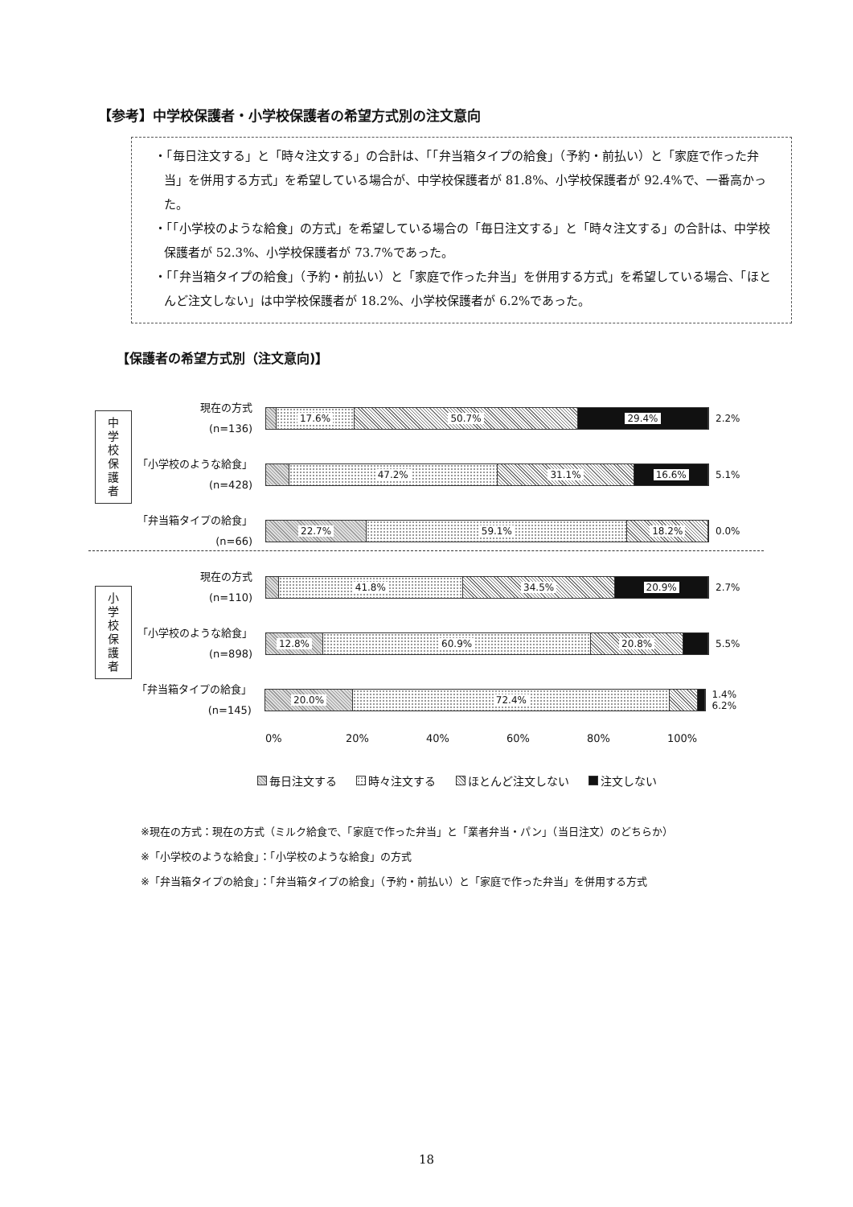【参考】中学校保護者・小学校保護者の希望方式別の注文意向
・「毎日注文する」と「時々注文する」の合計は、「「弁当箱タイプの給食」（予約・前払い）と「家庭で作った弁当」を併用する方式」を希望している場合が、中学校保護者が 81.8%、小学校保護者が 92.4%で、一番高かった。
・「「小学校のような給食」の方式」を希望している場合の「毎日注文する」と「時々注文する」の合計は、中学校保護者が 52.3%、小学校保護者が 73.7%であった。
・「「弁当箱タイプの給食」（予約・前払い）と「家庭で作った弁当」を併用する方式」を希望している場合、「ほとんど注文しない」は中学校保護者が 18.2%、小学校保護者が 6.2%であった。
【保護者の希望方式別（注文意向)】
中
学
校
保
護
者
小
学
校
保
護
者
現在の方式
(n=136)
17.6% 50.7% 29.4%
2.2%
「小学校のような給食」
(n=428)
47.2% 31.1% 16.6%
5.1%
「弁当箱タイプの給食」
(n=66)
22.7% 59.1% 18.2%
0.0%
現在の方式
(n=110)
41.8% 34.5% 20.9%
2.7%
「小学校のような給食」
(n=898)
12.8% 60.9% 20.8%
5.5%
「弁当箱タイプの給食」
(n=145)
20.0% 72.4%
1.4% 6.2%
0% 20% 40% 60% 80% 100%
毎日注文する 時々注文する ほとんど注文しない 注文しない
※現在の方式：現在の方式（ミルク給食で、「家庭で作った弁当」と「業者弁当・パン」（当日注文）のどちらか）
※「小学校のような給食」：「小学校のような給食」の方式
※「弁当箱タイプの給食」：「弁当箱タイプの給食」（予約・前払い）と「家庭で作った弁当」を併用する方式
18